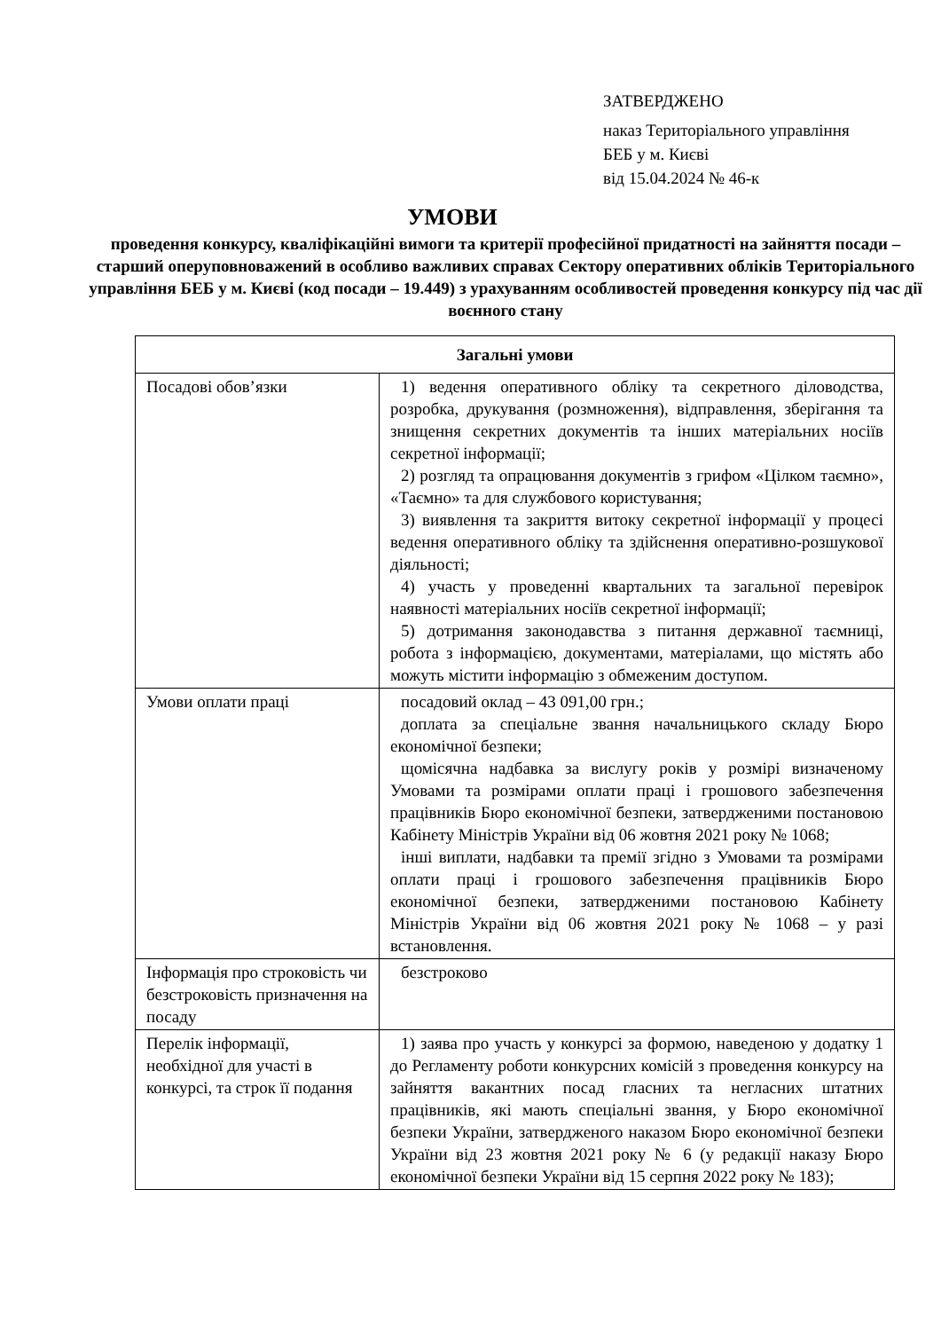ЗАТВЕРДЖЕНО
наказ Територіального управління
БЕБ у м. Києві
від 15.04.2024 № 46-к
УМОВИ
проведення конкурсу, кваліфікаційні вимоги та критерії професійної придатності на зайняття посади – старший оперуповноважений в особливо важливих справах Сектору оперативних обліків Територіального управління БЕБ у м. Києві (код посади – 19.449) з урахуванням особливостей проведення конкурсу під час дії воєнного стану
| Загальні умови | |
| --- | --- |
| Посадові обов’язки | 1) ведення оперативного обліку та секретного діловодства, розробка, друкування (розмноження), відправлення, зберігання та знищення секретних документів та інших матеріальних носіїв секретної інформації; 2) розгляд та опрацювання документів з грифом «Цілком таємно», «Таємно» та для службового користування; 3) виявлення та закриття витоку секретної інформації у процесі ведення оперативного обліку та здійснення оперативно-розшукової діяльності; 4) участь у проведенні квартальних та загальної перевірок наявності матеріальних носіїв секретної інформації; 5) дотримання законодавства з питання державної таємниці, робота з інформацією, документами, матеріалами, що містять або можуть містити інформацію з обмеженим доступом. |
| Умови оплати праці | посадовий оклад – 43 091,00 грн.; доплата за спеціальне звання начальницького складу Бюро економічної безпеки; щомісячна надбавка за вислугу років у розмірі визначеному Умовами та розмірами оплати праці і грошового забезпечення працівників Бюро економічної безпеки, затвердженими постановою Кабінету Міністрів України від 06 жовтня 2021 року № 1068; інші виплати, надбавки та премії згідно з Умовами та розмірами оплати праці і грошового забезпечення працівників Бюро економічної безпеки, затвердженими постановою Кабінету Міністрів України від 06 жовтня 2021 року № 1068 – у разі встановлення. |
| Інформація про строковість чи безстроковість призначення на посаду | безстроково |
| Перелік інформації, необхідної для участі в конкурсі, та строк її подання | 1) заява про участь у конкурсі за формою, наведеною у додатку 1 до Регламенту роботи конкурсних комісій з проведення конкурсу на зайняття вакантних посад гласних та негласних штатних працівників, які мають спеціальні звання, у Бюро економічної безпеки України, затвердженого наказом Бюро економічної безпеки України від 23 жовтня 2021 року № 6 (у редакції наказу Бюро економічної безпеки України від 15 серпня 2022 року № 183); |